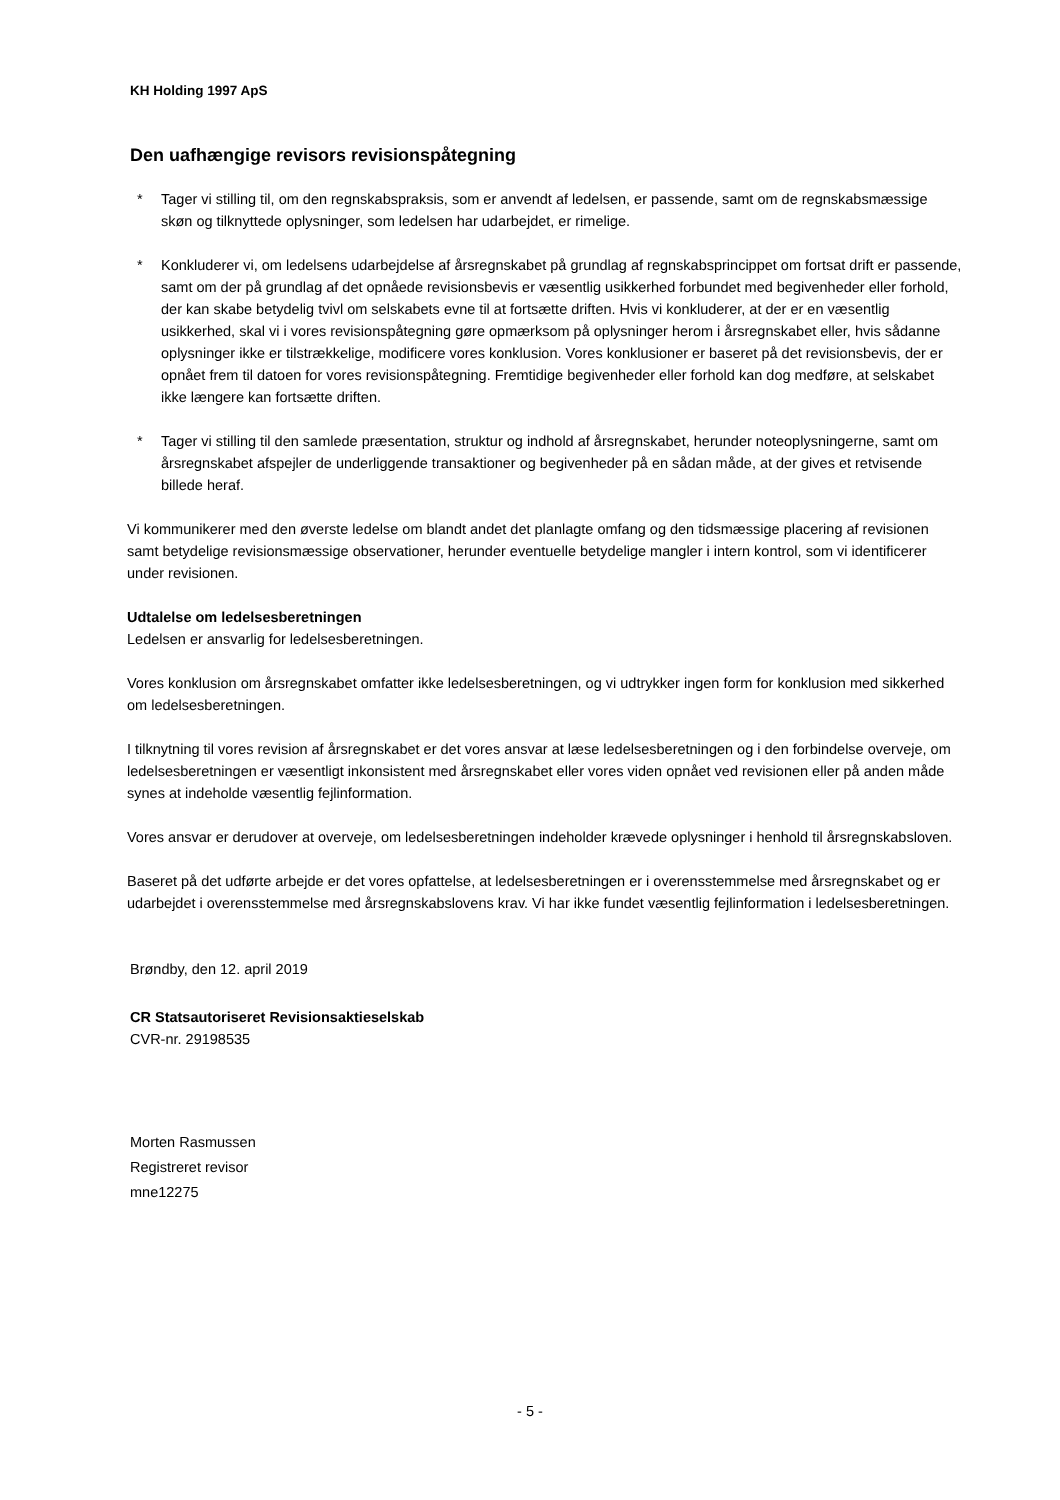KH Holding 1997 ApS
Den uafhængige revisors revisionspåtegning
* Tager vi stilling til, om den regnskabspraksis, som er anvendt af ledelsen, er passende, samt om de regnskabsmæssige skøn og tilknyttede oplysninger, som ledelsen har udarbejdet, er rimelige.
* Konkluderer vi, om ledelsens udarbejdelse af årsregnskabet på grundlag af regnskabsprincippet om fortsat drift er passende, samt om der på grundlag af det opnåede revisionsbevis er væsentlig usikkerhed forbundet med begivenheder eller forhold, der kan skabe betydelig tvivl om selskabets evne til at fortsætte driften. Hvis vi konkluderer, at der er en væsentlig usikkerhed, skal vi i vores revisionspåtegning gøre opmærksom på oplysninger herom i årsregnskabet eller, hvis sådanne oplysninger ikke er tilstrækkelige, modificere vores konklusion. Vores konklusioner er baseret på det revisionsbevis, der er opnået frem til datoen for vores revisionspåtegning. Fremtidige begivenheder eller forhold kan dog medføre, at selskabet ikke længere kan fortsætte driften.
* Tager vi stilling til den samlede præsentation, struktur og indhold af årsregnskabet, herunder noteoplysningerne, samt om årsregnskabet afspejler de underliggende transaktioner og begivenheder på en sådan måde, at der gives et retvisende billede heraf.
Vi kommunikerer med den øverste ledelse om blandt andet det planlagte omfang og den tidsmæssige placering af revisionen samt betydelige revisionsmæssige observationer, herunder eventuelle betydelige mangler i intern kontrol, som vi identificerer under revisionen.
Udtalelse om ledelsesberetningen
Ledelsen er ansvarlig for ledelsesberetningen.
Vores konklusion om årsregnskabet omfatter ikke ledelsesberetningen, og vi udtrykker ingen form for konklusion med sikkerhed om ledelsesberetningen.
I tilknytning til vores revision af årsregnskabet er det vores ansvar at læse ledelsesberetningen og i den forbindelse overveje, om ledelsesberetningen er væsentligt inkonsistent med årsregnskabet eller vores viden opnået ved revisionen eller på anden måde synes at indeholde væsentlig fejlinformation.
Vores ansvar er derudover at overveje, om ledelsesberetningen indeholder krævede oplysninger i henhold til årsregnskabsloven.
Baseret på det udførte arbejde er det vores opfattelse, at ledelsesberetningen er i overensstemmelse med årsregnskabet og er udarbejdet i overensstemmelse med årsregnskabslovens krav. Vi har ikke fundet væsentlig fejlinformation i ledelsesberetningen.
Brøndby, den 12. april 2019
CR Statsautoriseret Revisionsaktieselskab
CVR-nr. 29198535
Morten Rasmussen
Registreret revisor
mne12275
- 5 -